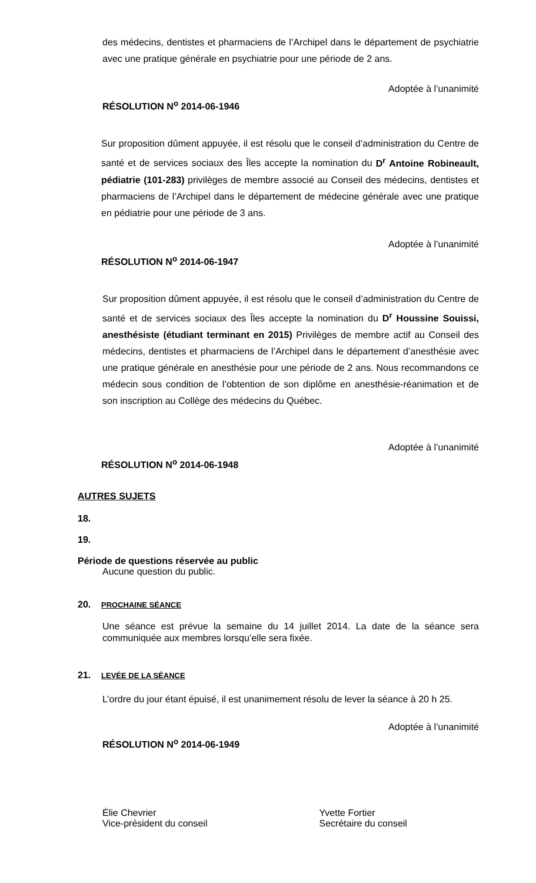des médecins, dentistes et pharmaciens de l’Archipel dans le département de psychiatrie avec une pratique générale en psychiatrie pour une période de 2 ans.
Adoptée à l’unanimité
RÉSOLUTION N<sup>o</sup> 2014-06-1946
Sur proposition dûment appuyée, il est résolu que le conseil d’administration du Centre de santé et de services sociaux des Îles accepte la nomination du D<sup>r</sup> Antoine Robineault, pédiatrie (101-283) privilèges de membre associé au Conseil des médecins, dentistes et pharmaciens de l’Archipel dans le département de médecine générale avec une pratique en pédiatrie pour une période de 3 ans.
Adoptée à l’unanimité
RÉSOLUTION N<sup>o</sup> 2014-06-1947
Sur proposition dûment appuyée, il est résolu que le conseil d’administration du Centre de santé et de services sociaux des Îles accepte la nomination du D<sup>r</sup> Houssine Souissi, anesthésiste (étudiant terminant en 2015) Privilèges de membre actif au Conseil des médecins, dentistes et pharmaciens de l’Archipel dans le département d’anesthésie avec une pratique générale en anesthésie pour une période de 2 ans. Nous recommandons ce médecin sous condition de l’obtention de son diplôme en anesthésie-réanimation et de son inscription au Collège des médecins du Québec.
Adoptée à l’unanimité
RÉSOLUTION N<sup>o</sup> 2014-06-1948
AUTRES SUJETS
18.
19.
Période de questions réservée au public
Aucune question du public.
20. PROCHAINE SÉANCE
Une séance est prévue la semaine du 14 juillet 2014. La date de la séance sera communiquée aux membres lorsqu’elle sera fixée.
21. LEVÉE DE LA SÉANCE
L’ordre du jour étant épuisé, il est unanimement résolu de lever la séance à 20 h 25.
Adoptée à l’unanimité
RÉSOLUTION N<sup>o</sup> 2014-06-1949
Élie Chevrier
Vice-président du conseil
Yvette Fortier
Secrétaire du conseil